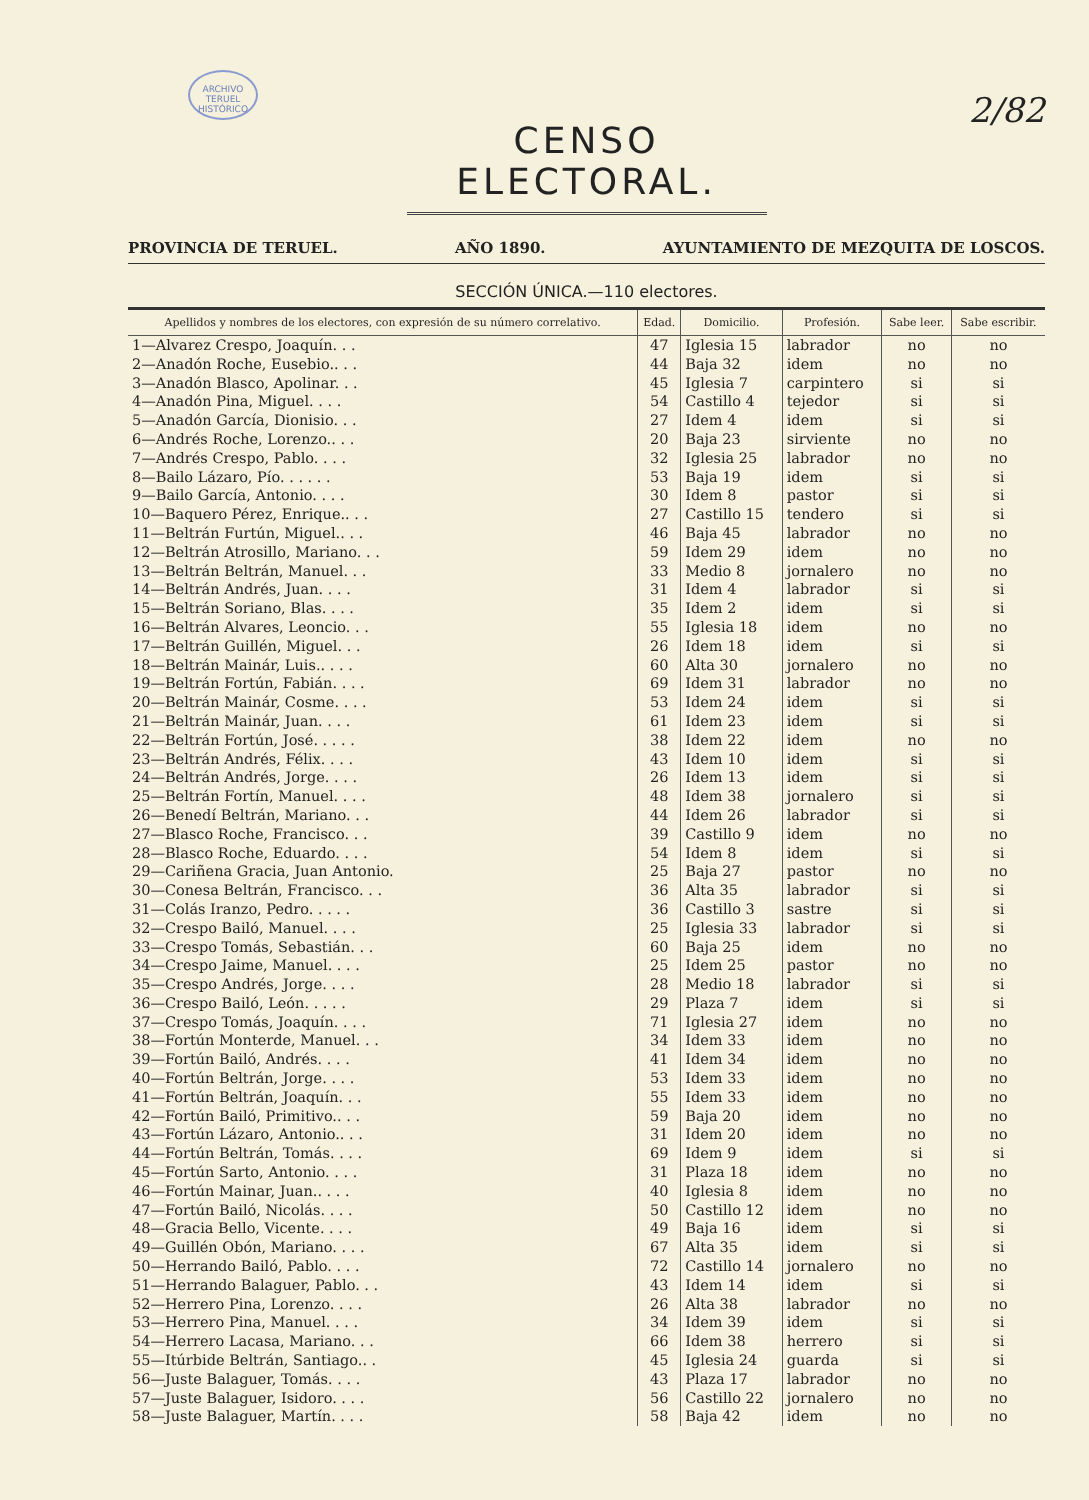ARCHIVO TERUEL HISTÓRICO
2/82
CENSO ELECTORAL.
PROVINCIA DE TERUEL. AÑO 1890. AYUNTAMIENTO DE MEZQUITA DE LOSCOS.
SECCIÓN ÚNICA.—110 electores.
| Apellidos y nombres de los electores, con expresión de su número correlativo. | Edad. | Domicilio. | Profesión. | Sabe leer. | Sabe escribir. |
| --- | --- | --- | --- | --- | --- |
| 1—Alvarez Crespo, Joaquín. . . | 47 | Iglesia 15 | labrador | no | no |
| 2—Anadón Roche, Eusebio.. . . | 44 | Baja 32 | idem | no | no |
| 3—Anadón Blasco, Apolinar. . . | 45 | Iglesia 7 | carpintero | si | si |
| 4—Anadón Pina, Miguel. . . . | 54 | Castillo 4 | tejedor | si | si |
| 5—Anadón García, Dionisio. . . | 27 | Idem 4 | idem | si | si |
| 6—Andrés Roche, Lorenzo.. . . | 20 | Baja 23 | sirviente | no | no |
| 7—Andrés Crespo, Pablo. . . . | 32 | Iglesia 25 | labrador | no | no |
| 8—Bailo Lázaro, Pío. . . . . . | 53 | Baja 19 | idem | si | si |
| 9—Bailo García, Antonio. . . . | 30 | Idem 8 | pastor | si | si |
| 10—Baquero Pérez, Enrique.. . . | 27 | Castillo 15 | tendero | si | si |
| 11—Beltrán Furtún, Miguel.. . . | 46 | Baja 45 | labrador | no | no |
| 12—Beltrán Atrosillo, Mariano. . . | 59 | Idem 29 | idem | no | no |
| 13—Beltrán Beltrán, Manuel. . . | 33 | Medio 8 | jornalero | no | no |
| 14—Beltrán Andrés, Juan. . . . | 31 | Idem 4 | labrador | si | si |
| 15—Beltrán Soriano, Blas. . . . | 35 | Idem 2 | idem | si | si |
| 16—Beltrán Alvares, Leoncio. . . | 55 | Iglesia 18 | idem | no | no |
| 17—Beltrán Guillén, Miguel. . . | 26 | Idem 18 | idem | si | si |
| 18—Beltrán Mainár, Luis.. . . . | 60 | Alta 30 | jornalero | no | no |
| 19—Beltrán Fortún, Fabián. . . . | 69 | Idem 31 | labrador | no | no |
| 20—Beltrán Mainár, Cosme. . . . | 53 | Idem 24 | idem | si | si |
| 21—Beltrán Mainár, Juan. . . . | 61 | Idem 23 | idem | si | si |
| 22—Beltrán Fortún, José. . . . . | 38 | Idem 22 | idem | no | no |
| 23—Beltrán Andrés, Félix. . . . | 43 | Idem 10 | idem | si | si |
| 24—Beltrán Andrés, Jorge. . . . | 26 | Idem 13 | idem | si | si |
| 25—Beltrán Fortín, Manuel. . . . | 48 | Idem 38 | jornalero | si | si |
| 26—Benedí Beltrán, Mariano. . . | 44 | Idem 26 | labrador | si | si |
| 27—Blasco Roche, Francisco. . . | 39 | Castillo 9 | idem | no | no |
| 28—Blasco Roche, Eduardo. . . . | 54 | Idem 8 | idem | si | si |
| 29—Cariñena Gracia, Juan Antonio. | 25 | Baja 27 | pastor | no | no |
| 30—Conesa Beltrán, Francisco. . . | 36 | Alta 35 | labrador | si | si |
| 31—Colás Iranzo, Pedro. . . . . | 36 | Castillo 3 | sastre | si | si |
| 32—Crespo Bailó, Manuel. . . . | 25 | Iglesia 33 | labrador | si | si |
| 33—Crespo Tomás, Sebastián. . . | 60 | Baja 25 | idem | no | no |
| 34—Crespo Jaime, Manuel. . . . | 25 | Idem 25 | pastor | no | no |
| 35—Crespo Andrés, Jorge. . . . | 28 | Medio 18 | labrador | si | si |
| 36—Crespo Bailó, León. . . . . | 29 | Plaza 7 | idem | si | si |
| 37—Crespo Tomás, Joaquín. . . . | 71 | Iglesia 27 | idem | no | no |
| 38—Fortún Monterde, Manuel. . . | 34 | Idem 33 | idem | no | no |
| 39—Fortún Bailó, Andrés. . . . | 41 | Idem 34 | idem | no | no |
| 40—Fortún Beltrán, Jorge. . . . | 53 | Idem 33 | idem | no | no |
| 41—Fortún Beltrán, Joaquín. . . | 55 | Idem 33 | idem | no | no |
| 42—Fortún Bailó, Primitivo.. . . | 59 | Baja 20 | idem | no | no |
| 43—Fortún Lázaro, Antonio.. . . | 31 | Idem 20 | idem | no | no |
| 44—Fortún Beltrán, Tomás. . . . | 69 | Idem 9 | idem | si | si |
| 45—Fortún Sarto, Antonio. . . . | 31 | Plaza 18 | idem | no | no |
| 46—Fortún Mainar, Juan.. . . . | 40 | Iglesia 8 | idem | no | no |
| 47—Fortún Bailó, Nicolás. . . . | 50 | Castillo 12 | idem | no | no |
| 48—Gracia Bello, Vicente. . . . | 49 | Baja 16 | idem | si | si |
| 49—Guillén Obón, Mariano. . . . | 67 | Alta 35 | idem | si | si |
| 50—Herrando Bailó, Pablo. . . . | 72 | Castillo 14 | jornalero | no | no |
| 51—Herrando Balaguer, Pablo. . . | 43 | Idem 14 | idem | si | si |
| 52—Herrero Pina, Lorenzo. . . . | 26 | Alta 38 | labrador | no | no |
| 53—Herrero Pina, Manuel. . . . | 34 | Idem 39 | idem | si | si |
| 54—Herrero Lacasa, Mariano. . . | 66 | Idem 38 | herrero | si | si |
| 55—Itúrbide Beltrán, Santiago.. . | 45 | Iglesia 24 | guarda | si | si |
| 56—Juste Balaguer, Tomás. . . . | 43 | Plaza 17 | labrador | no | no |
| 57—Juste Balaguer, Isidoro. . . . | 56 | Castillo 22 | jornalero | no | no |
| 58—Juste Balaguer, Martín. . . . | 58 | Baja 42 | idem | no | no |